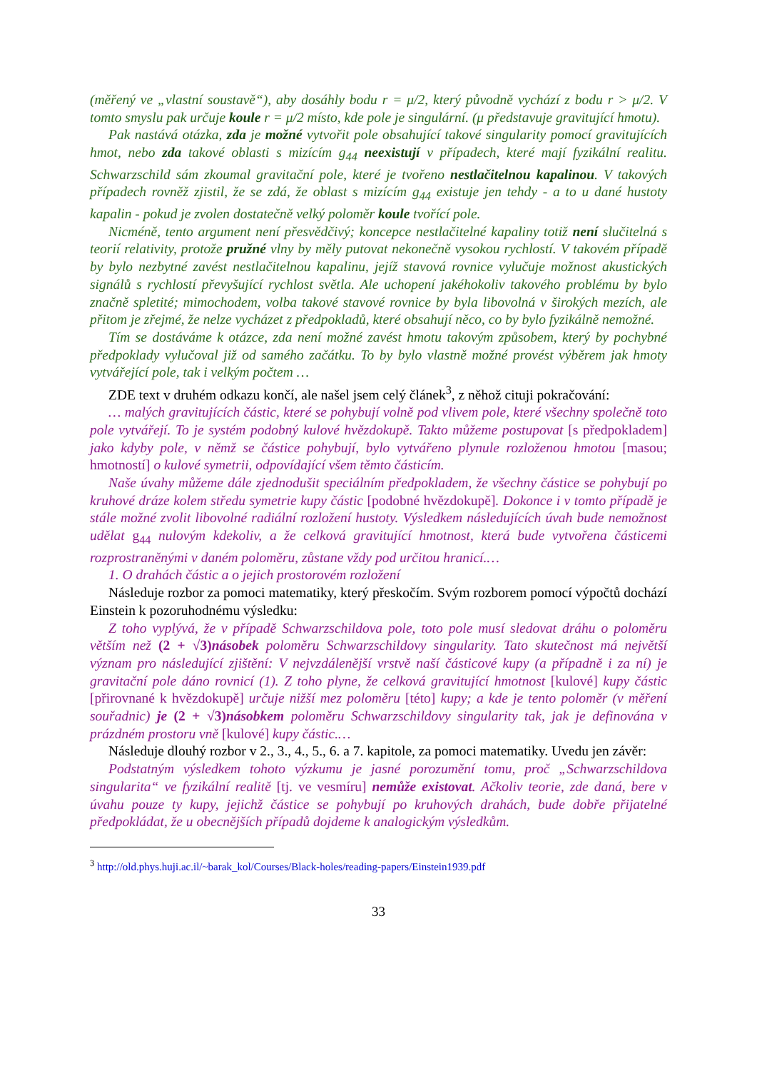(měřený ve „vlastní soustavě“), aby dosáhly bodu r = μ/2, který původně vychází z bodu r > μ/2. V tomto smyslu pak určuje koule r = μ/2 místo, kde pole je singulární. (μ představuje gravitující hmotu).
Pak nastává otázka, zda je možné vytvořit pole obsahující takové singularity pomocí gravitujících hmot, nebo zda takové oblasti s mizícím g<sub>44</sub> neexistují v případech, které mají fyzikální realitu. Schwarzschild sám zkoumal gravitační pole, které je tvořeno nestlačitelnou kapalinou. V takových případech rovněž zjistil, že se zdá, že oblast s mizícím g<sub>44</sub> existuje jen tehdy - a to u dané hustoty kapalin - pokud je zvolen dostatečně velký poloměr koule tvořící pole.
Nicméně, tento argument není přesvědčivý; koncepce nestlačitelné kapaliny totiž není slučitelná s teorií relativity, protože pružné vlny by měly putovat nekonečně vysokou rychlostí. V takovém případě by bylo nezbytné zavést nestlačitelnou kapalinu, jejíž stavová rovnice vylučuje možnost akustických signálů s rychlostí převyšující rychlost světla. Ale uchopení jakéhokoliv takového problému by bylo značně spletité; mimochodem, volba takové stavové rovnice by byla libovolná v širokých mezích, ale přitom je zřejmé, že nelze vycházet z předpokladů, které obsahují něco, co by bylo fyzikálně nemožné.
Tím se dostáváme k otázce, zda není možné zavést hmotu takovým způsobem, který by pochybné předpoklady vylučoval již od samého začátku. To by bylo vlastně možné provést výběrem jak hmoty vytvářející pole, tak i velkým počtem …
ZDE text v druhém odkazu končí, ale našel jsem celý článek<sup>3</sup>, z něhož cituji pokračování:
… malých gravitujících částic, které se pohybují volně pod vlivem pole, které všechny společně toto pole vytvářejí. To je systém podobný kulové hvězdokupě. Takto můžeme postupovat [s předpokladem] jako kdyby pole, v němž se částice pohybují, bylo vytvářeno plynule rozloženou hmotou [masou; hmotností] o kulové symetrii, odpovídající všem těmto částicím.
Naše úvahy můžeme dále zjednodušit speciálním předpokladem, že všechny částice se pohybují po kruhové dráze kolem středu symetrie kupy částic [podobné hvězdokupě]. Dokonce i v tomto případě je stále možné zvolit libovolné radiální rozložení hustoty. Výsledkem následujících úvah bude nemožnost udělat g<sub>44</sub> nulovým kdekoliv, a že celková gravitující hmotnost, která bude vytvořena částicemi rozprostraněnými v daném poloměru, zůstane vždy pod určitou hranicí.…
1. O drahách částic a o jejich prostorovém rozložení
Následuje rozbor za pomoci matematiky, který přeskočím. Svým rozborem pomocí výpočtů dochází Einstein k pozoruhodnému výsledku:
Z toho vyplývá, že v případě Schwarzschildova pole, toto pole musí sledovat dráhu o poloměru větším než (2 + √3) násobek poloměru Schwarzschildovy singularity. Tato skutečnost má největší význam pro následující zjištění: V nejvzdálenější vrstvě naší částicové kupy (a případně i za ní) je gravitační pole dáno rovnicí (1). Z toho plyne, že celková gravitující hmotnost [kulové] kupy částic [přirovnané k hvězdokupě] určuje nižší mez poloměru [této] kupy; a kde je tento poloměr (v měření souřadnic) je (2 + √3) násobkem poloměru Schwarzschildovy singularity tak, jak je definována v prázdném prostoru vně [kulové] kupy částic.…
Následuje dlouhý rozbor v 2., 3., 4., 5., 6. a 7. kapitole, za pomoci matematiky. Uvedu jen závěr:
Podstatným výsledkem tohoto výzkumu je jasné porozumění tomu, proč „Schwarzschildova singularita“ ve fyzikální realitě [tj. ve vesmíru] nemůže existovat. Ačkoliv teorie, zde daná, bere v úvahu pouze ty kupy, jejichž částice se pohybují po kruhových drahách, bude dobře přijatelné předpokládat, že u obecnějších případů dojdeme k analogickým výsledkům.
<sup>3</sup> http://old.phys.huji.ac.il/~barak_kol/Courses/Black-holes/reading-papers/Einstein1939.pdf
33